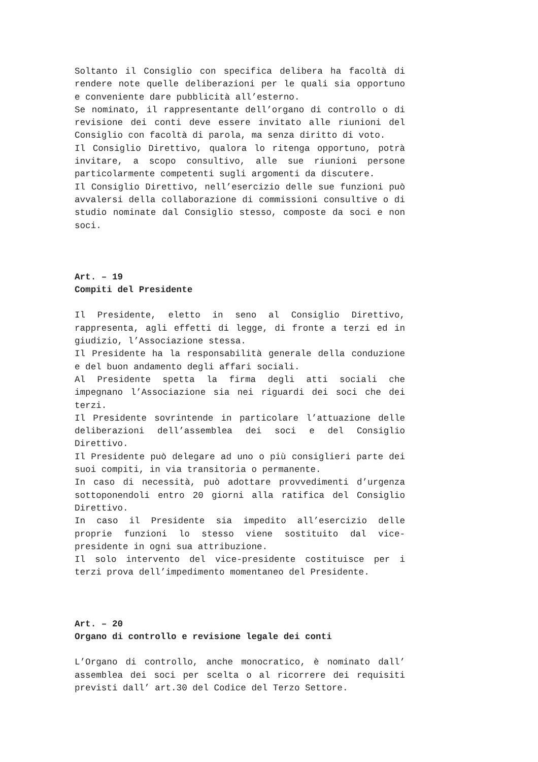Soltanto il Consiglio con specifica delibera ha facoltà di rendere note quelle deliberazioni per le quali sia opportuno e conveniente dare pubblicità all’esterno.
Se nominato, il rappresentante dell’organo di controllo o di revisione dei conti deve essere invitato alle riunioni del Consiglio con facoltà di parola, ma senza diritto di voto.
Il Consiglio Direttivo, qualora lo ritenga opportuno, potrà invitare, a scopo consultivo, alle sue riunioni persone particolarmente competenti sugli argomenti da discutere.
Il Consiglio Direttivo, nell’esercizio delle sue funzioni può avvalersi della collaborazione di commissioni consultive o di studio nominate dal Consiglio stesso, composte da soci e non soci.
Art. – 19
Compiti del Presidente
Il Presidente, eletto in seno al Consiglio Direttivo, rappresenta, agli effetti di legge, di fronte a terzi ed in giudizio, l’Associazione stessa.
Il Presidente ha la responsabilità generale della conduzione e del buon andamento degli affari sociali.
Al Presidente spetta la firma degli atti sociali che impegnano l’Associazione sia nei riguardi dei soci che dei terzi.
Il Presidente sovrintende in particolare l’attuazione delle deliberazioni dell’assemblea dei soci e del Consiglio Direttivo.
Il Presidente può delegare ad uno o più consiglieri parte dei suoi compiti, in via transitoria o permanente.
In caso di necessità, può adottare provvedimenti d’urgenza sottoponendoli entro 20 giorni alla ratifica del Consiglio Direttivo.
In caso il Presidente sia impedito all’esercizio delle proprie funzioni lo stesso viene sostituito dal vice-presidente in ogni sua attribuzione.
Il solo intervento del vice-presidente costituisce per i terzi prova dell’impedimento momentaneo del Presidente.
Art. – 20
Organo di controllo e revisione legale dei conti
L’Organo di controllo, anche monocratico, è nominato dall’ assemblea dei soci per scelta o al ricorrere dei requisiti previsti dall’ art.30 del Codice del Terzo Settore.